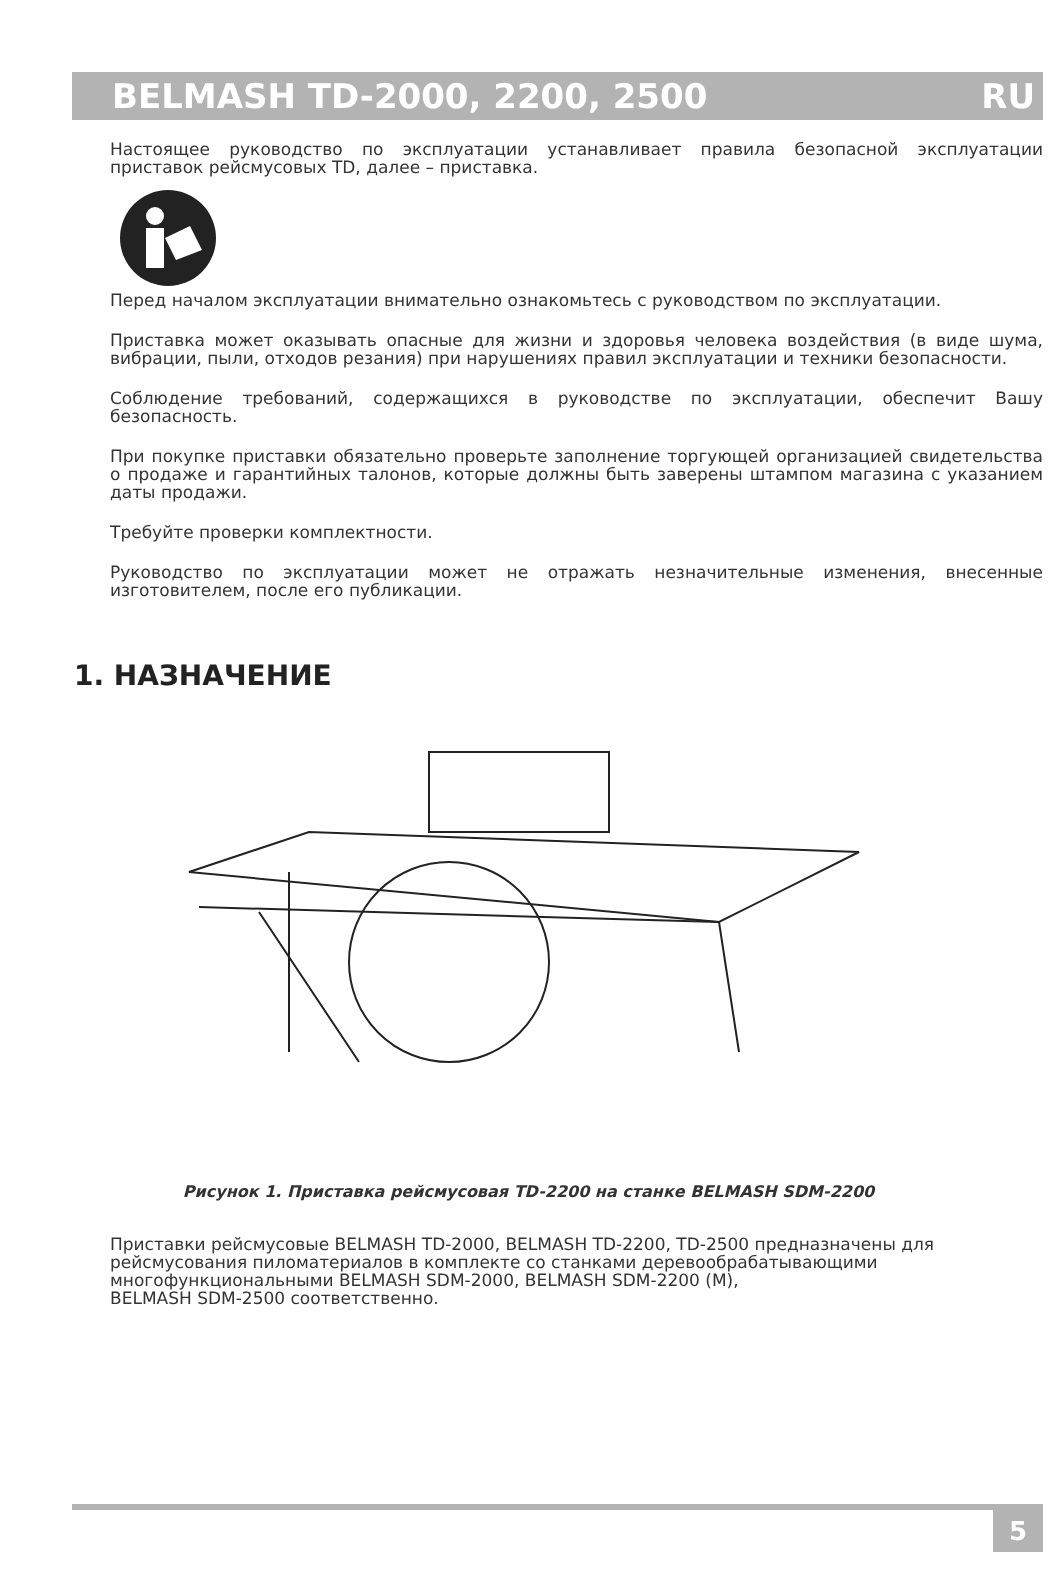BELMASH TD-2000, 2200, 2500 RU
Настоящее руководство по эксплуатации устанавливает правила безопасной эксплуатации приставок рейсмусовых TD, далее – приставка.
Перед началом эксплуатации внимательно ознакомьтесь с руководством по эксплуатации.
Приставка может оказывать опасные для жизни и здоровья человека воздействия (в виде шума, вибрации, пыли, отходов резания) при нарушениях правил эксплуатации и техники безопасности.
Соблюдение требований, содержащихся в руководстве по эксплуатации, обеспечит Вашу безопасность.
При покупке приставки обязательно проверьте заполнение торгующей организацией свидетельства о продаже и гарантийных талонов, которые должны быть заверены штампом магазина с указанием даты продажи.
Требуйте проверки комплектности.
Руководство по эксплуатации может не отражать незначительные изменения, внесенные изготовителем, после его публикации.
1. НАЗНАЧЕНИЕ
Рисунок 1. Приставка рейсмусовая TD-2200 на станке BELMASH SDM-2200
Приставки рейсмусовые BELMASH TD-2000, BELMASH TD-2200, TD-2500 предназначены для рейсмусования пиломатериалов в комплекте со станками деревообрабатывающими многофункциональными BELMASH SDM-2000, BELMASH SDM-2200 (M),
BELMASH SDM-2500 соответственно.
5